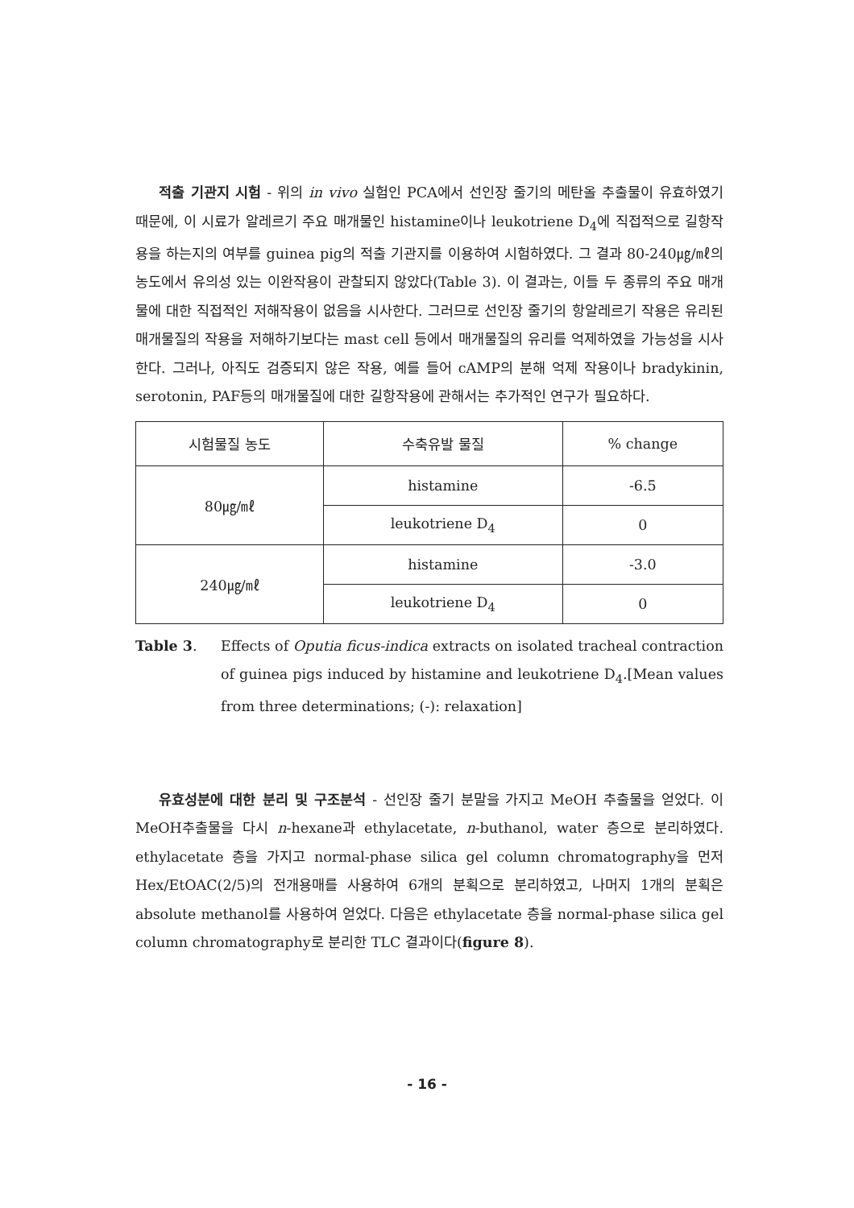적출 기관지 시험 - 위의 in vivo 실험인 PCA에서 선인장 줄기의 메탄올 추출물이 유효하였기 때문에, 이 시료가 알레르기 주요 매개물인 histamine이나 leukotriene D<sub>4</sub>에 직접적으로 길항작용을 하는지의 여부를 guinea pig의 적출 기관지를 이용하여 시험하였다. 그 결과 80-240㎍/㎖의 농도에서 유의성 있는 이완작용이 관찰되지 않았다(Table 3). 이 결과는, 이들 두 종류의 주요 매개물에 대한 직접적인 저해작용이 없음을 시사한다. 그러므로 선인장 줄기의 항알레르기 작용은 유리된 매개물질의 작용을 저해하기보다는 mast cell 등에서 매개물질의 유리를 억제하였을 가능성을 시사한다. 그러나, 아직도 검증되지 않은 작용, 예를 들어 cAMP의 분해 억제 작용이나 bradykinin, serotonin, PAF등의 매개물질에 대한 길항작용에 관해서는 추가적인 연구가 필요하다.
| 시험물질 농도 | 수축유발 물질 | % change |
| --- | --- | --- |
| 80㎍/㎖ | histamine | -6.5 |
| | leukotriene D<sub>4</sub> | 0 |
| 240㎍/㎖ | histamine | -3.0 |
| | leukotriene D<sub>4</sub> | 0 |
Table 3.
Effects of Oputia ficus-indica extracts on isolated tracheal contraction of guinea pigs induced by histamine and leukotriene D<sub>4</sub>.[Mean values from three determinations; (-): relaxation]
유효성분에 대한 분리 및 구조분석 - 선인장 줄기 분말을 가지고 MeOH 추출물을 얻었다. 이 MeOH추출물을 다시 n-hexane과 ethylacetate, n-buthanol, water 층으로 분리하였다. ethylacetate 층을 가지고 normal-phase silica gel column chromatography을 먼저 Hex/EtOAC(2/5)의 전개용매를 사용하여 6개의 분획으로 분리하였고, 나머지 1개의 분획은 absolute methanol를 사용하여 얻었다. 다음은 ethylacetate 층을 normal-phase silica gel column chromatography로 분리한 TLC 결과이다(figure 8).
- 16 -